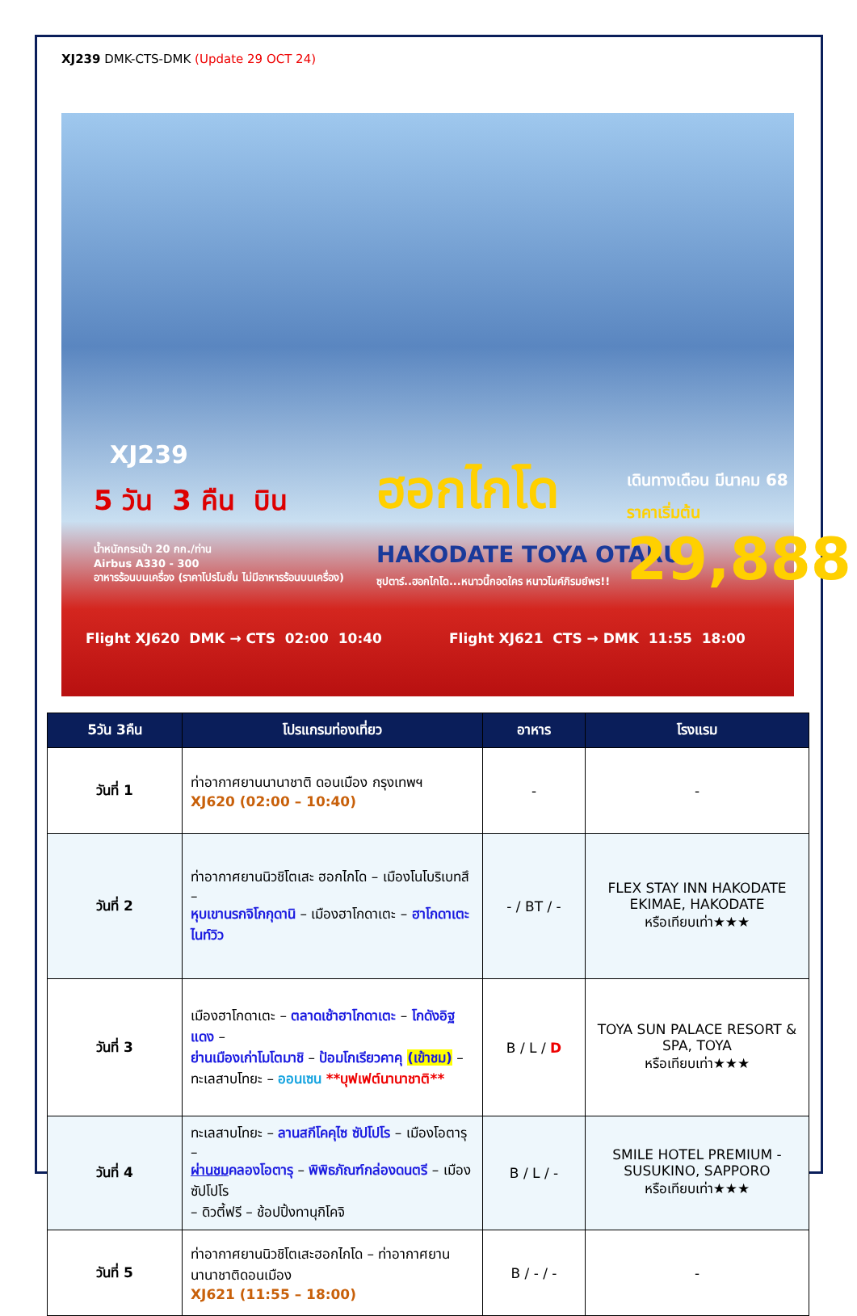XJ239 DMK-CTS-DMK (Update 29 OCT 24)
XJ239
5 วัน 3 คืน บิน
น้ำหนักกระเป๋า 20 กก./ท่าน
Airbus A330 - 300
อาหารร้อนบนเครื่อง (ราคาโปรโมชั่น ไม่มีอาหารร้อนบนเครื่อง)
ฮอกไกโด
HAKODATE TOYA OTARU
ซุปตาร์..ฮอกไกโด...หนาวนี้กอดใคร หนาวไมค์ภิรมย์พร!!
เดินทางเดือน มีนาคม 68
ราคาเริ่มต้น
29,888
Flight XJ620 DMK → CTS 02:00 10:40
Flight XJ621 CTS → DMK 11:55 18:00
| 5วัน 3คืน | โปรแกรมท่องเที่ยว | อาหาร | โรงแรม |
| --- | --- | --- | --- |
| วันที่ 1 | ท่าอากาศยานนานาชาติ ดอนเมือง กรุงเทพฯ XJ620 (02:00 – 10:40) | - | - |
| วันที่ 2 | ท่าอากาศยานนิวชิโตเสะ ฮอกไกโด – เมืองโนโบริเบทสึ – หุบเขานรกจิโกกุดานิ – เมืองฮาโกดาเตะ – ฮาโกดาเตะไนท์วิว | - / BT / - | FLEX STAY INN HAKODATE EKIMAE, HAKODATE หรือเทียบเท่า★★★ |
| วันที่ 3 | เมืองฮาโกดาเตะ – ตลาดเช้าฮาโกดาเตะ – โกดังอิฐแดง – ย่านเมืองเก่าโมโตมาชิ – ป้อมโกเรียวคาคุ (เข้าชม) – ทะเลสาบโทยะ – ออนเซน **บุฟเฟต์นานาชาติ** | B / L / D | TOYA SUN PALACE RESORT & SPA, TOYA หรือเทียบเท่า★★★ |
| วันที่ 4 | ทะเลสาบโทยะ – ลานสกีโคคุไซ ซัปโปโร – เมืองโอตารุ – ผ่านชม คลองโอตารุ – พิพิธภัณฑ์กล่องดนตรี – เมืองซัปโปโร – ดิวตี้ฟรี – ช้อปปิ้งทานุกิโคจิ | B / L / - | SMILE HOTEL PREMIUM - SUSUKINO, SAPPORO หรือเทียบเท่า★★★ |
| วันที่ 5 | ท่าอากาศยานนิวชิโตเสะฮอกไกโด – ท่าอากาศยานนานาชาติดอนเมือง XJ621 (11:55 – 18:00) | B / - / - | - |